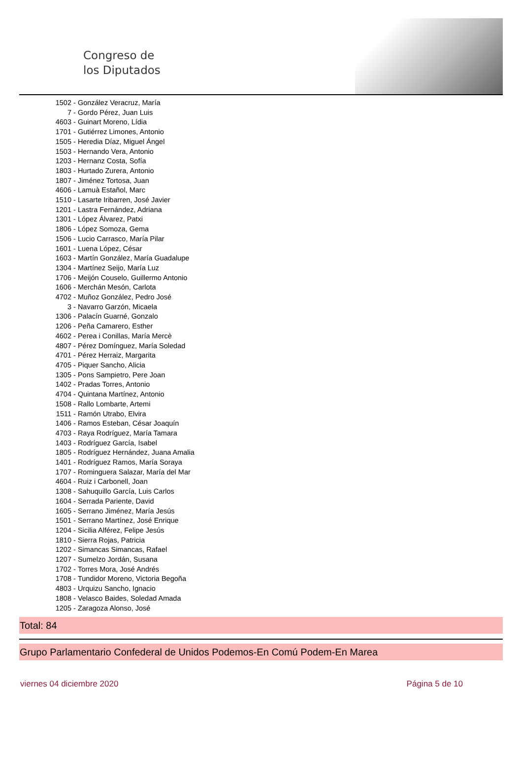Congreso de
los Diputados
1502 - González Veracruz, María
7 - Gordo Pérez, Juan Luis
4603 - Guinart Moreno, Lídia
1701 - Gutiérrez Limones, Antonio
1505 - Heredia Díaz, Miguel Ángel
1503 - Hernando Vera, Antonio
1203 - Hernanz Costa, Sofía
1803 - Hurtado Zurera, Antonio
1807 - Jiménez Tortosa, Juan
4606 - Lamuà Estañol, Marc
1510 - Lasarte Iribarren, José Javier
1201 - Lastra Fernández, Adriana
1301 - López Álvarez, Patxi
1806 - López Somoza, Gema
1506 - Lucio Carrasco, María Pilar
1601 - Luena López, César
1603 - Martín González, María Guadalupe
1304 - Martínez Seijo, María Luz
1706 - Meijón Couselo, Guillermo Antonio
1606 - Merchán Mesón, Carlota
4702 - Muñoz González, Pedro José
3 - Navarro Garzón, Micaela
1306 - Palacín Guarné, Gonzalo
1206 - Peña Camarero, Esther
4602 - Perea i Conillas, María Mercè
4807 - Pérez Domínguez, María Soledad
4701 - Pérez Herraiz, Margarita
4705 - Piquer Sancho, Alicia
1305 - Pons Sampietro, Pere Joan
1402 - Pradas Torres, Antonio
4704 - Quintana Martínez, Antonio
1508 - Rallo Lombarte, Artemi
1511 - Ramón Utrabo, Elvira
1406 - Ramos Esteban, César Joaquín
4703 - Raya Rodríguez, María Tamara
1403 - Rodríguez García, Isabel
1805 - Rodríguez Hernández, Juana Amalia
1401 - Rodríguez Ramos, María Soraya
1707 - Rominguera Salazar, María del Mar
4604 - Ruiz i Carbonell, Joan
1308 - Sahuquillo García, Luis Carlos
1604 - Serrada Pariente, David
1605 - Serrano Jiménez, María Jesús
1501 - Serrano Martínez, José Enrique
1204 - Sicilia Alférez, Felipe Jesús
1810 - Sierra Rojas, Patricia
1202 - Simancas Simancas, Rafael
1207 - Sumelzo Jordán, Susana
1702 - Torres Mora, José Andrés
1708 - Tundidor Moreno, Victoria Begoña
4803 - Urquizu Sancho, Ignacio
1808 - Velasco Baides, Soledad Amada
1205 - Zaragoza Alonso, José
Total: 84
Grupo Parlamentario Confederal de Unidos Podemos-En Comú Podem-En Marea
viernes 04 diciembre 2020 Página 5 de 10